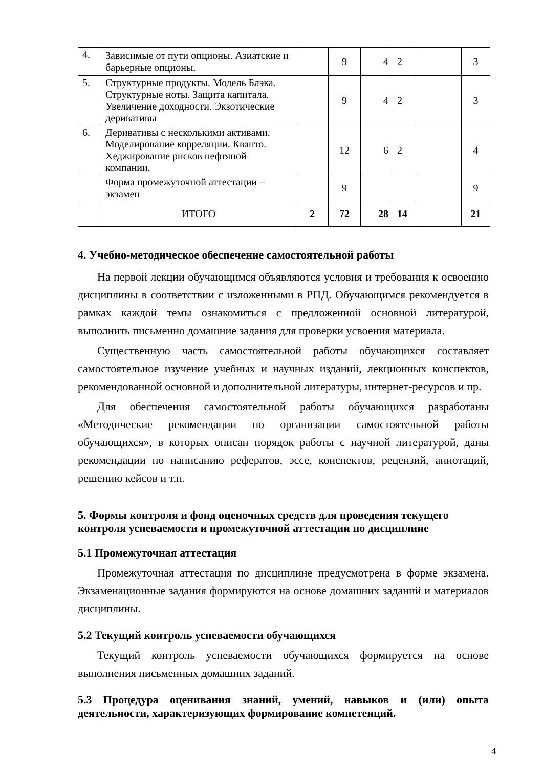| 4. | Зависимые от пути опционы. Азиатские и барьерные опционы. | | 9 | 4 | 2 | | 3 |
| 5. | Структурные продукты. Модель Блэка. Структурные ноты. Защита капитала. Увеличение доходности. Экзотические деривативы | | 9 | 4 | 2 | | 3 |
| 6. | Деривативы с несколькими активами. Моделирование корреляции. Кванто. Хеджирование рисков нефтяной компании. | | 12 | 6 | 2 | | 4 |
| | Форма промежуточной аттестации – экзамен | | 9 | | | | 9 |
| | ИТОГО | 2 | 72 | 28 | 14 | | 21 |
4. Учебно-методическое обеспечение самостоятельной работы
На первой лекции обучающимся объявляются условия и требования к освоению дисциплины в соответствии с изложенными в РПД. Обучающимся рекомендуется в рамках каждой темы ознакомиться с предложенной основной литературой, выполнить письменно домашние задания для проверки усвоения материала.
Существенную часть самостоятельной работы обучающихся составляет самостоятельное изучение учебных и научных изданий, лекционных конспектов, рекомендованной основной и дополнительной литературы, интернет-ресурсов и пр.
Для обеспечения самостоятельной работы обучающихся разработаны «Методические рекомендации по организации самостоятельной работы обучающихся», в которых описан порядок работы с научной литературой, даны рекомендации по написанию рефератов, эссе, конспектов, рецензий, аннотаций, решению кейсов и т.п.
5. Формы контроля и фонд оценочных средств для проведения текущего контроля успеваемости и промежуточной аттестации по дисциплине
5.1 Промежуточная аттестация
Промежуточная аттестация по дисциплине предусмотрена в форме экзамена. Экзаменационные задания формируются на основе домашних заданий и материалов дисциплины.
5.2 Текущий контроль успеваемости обучающихся
Текущий контроль успеваемости обучающихся формируется на основе выполнения письменных домашних заданий.
5.3 Процедура оценивания знаний, умений, навыков и (или) опыта деятельности, характеризующих формирование компетенций.
4